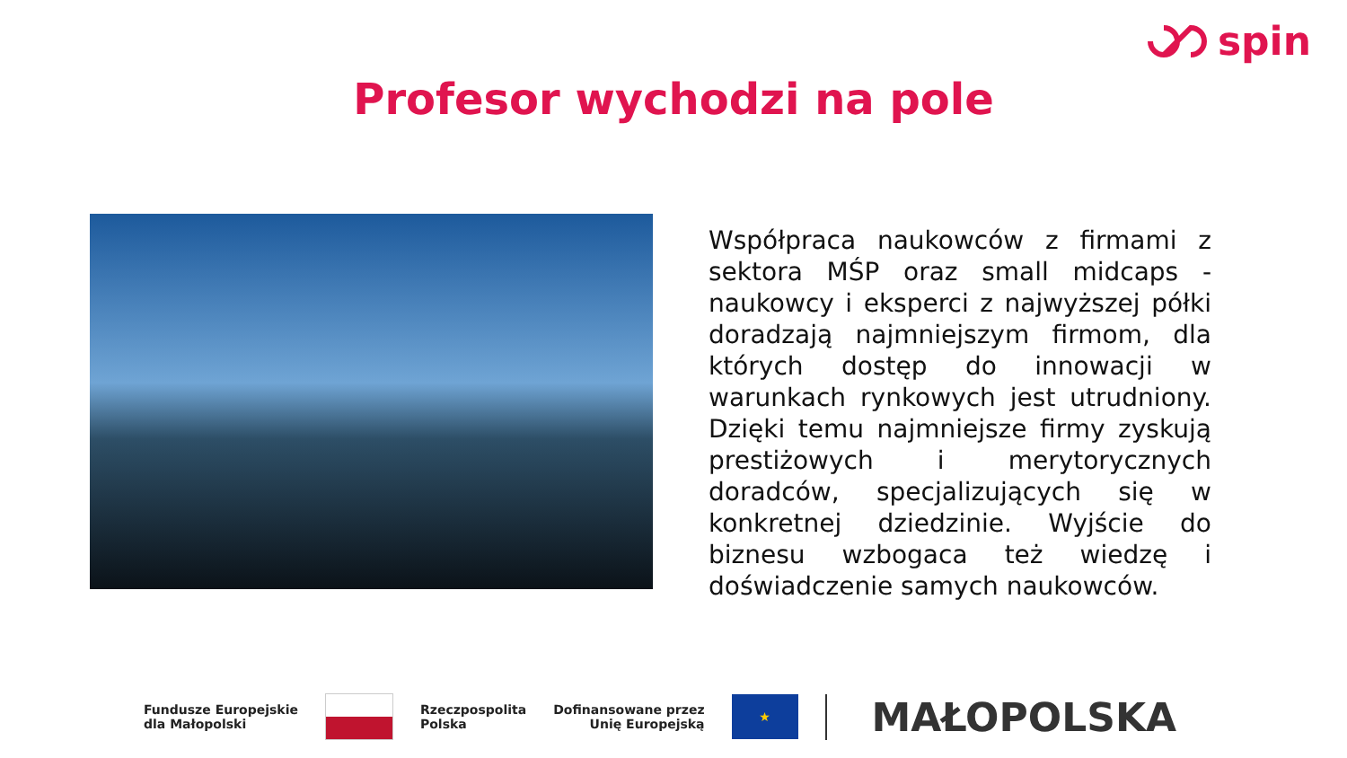spin
Profesor wychodzi na pole
Współpraca naukowców z firmami z sektora MŚP oraz small midcaps - naukowcy i eksperci z najwyższej półki doradzają najmniejszym firmom, dla których dostęp do innowacji w warunkach rynkowych jest utrudniony. Dzięki temu najmniejsze firmy zyskują prestiżowych i merytorycznych doradców, specjalizujących się w konkretnej dziedzinie. Wyjście do biznesu wzbogaca też wiedzę i doświadczenie samych naukowców.
Fundusze Europejskie
dla Małopolski
Rzeczpospolita
Polska
Dofinansowane przez
Unię Europejską
★
MAŁOPOLSKA